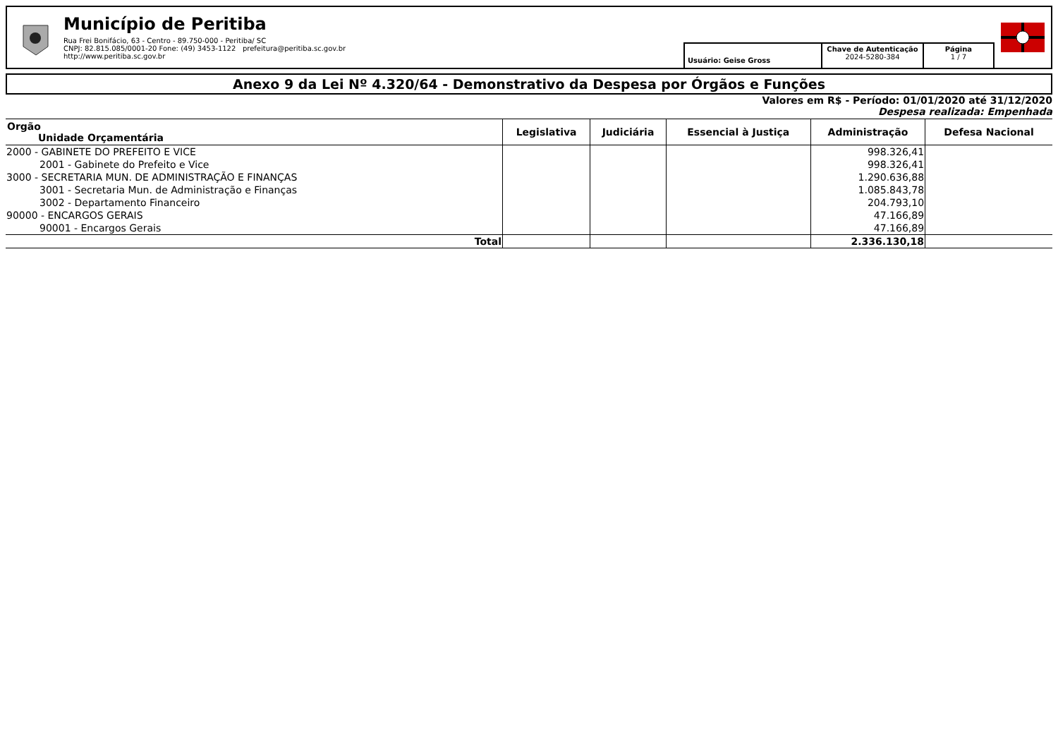Município de Peritiba
Rua Frei Bonifácio, 63 - Centro - 89.750-000 - Peritiba/ SC
CNPJ: 82.815.085/0001-20 Fone: (49) 3453-1122 prefeitura@peritiba.sc.gov.br
http://www.peritiba.sc.gov.br
Usuário: Geise Gross
Chave de Autenticação
2024-5280-384
Página
1 / 7
Anexo 9 da Lei Nº 4.320/64 - Demonstrativo da Despesa por Órgãos e Funções
Valores em R$ - Período: 01/01/2020 até 31/12/2020
Despesa realizada: Empenhada
| Orgão Unidade Orçamentária | Legislativa | Judiciária | Essencial à Justiça | Administração | Defesa Nacional |
| --- | --- | --- | --- | --- | --- |
| 2000 - GABINETE DO PREFEITO E VICE | | | | 998.326,41 | |
| 2001 - Gabinete do Prefeito e Vice | | | | 998.326,41 | |
| 3000 - SECRETARIA MUN. DE ADMINISTRAÇÃO E FINANÇAS | | | | 1.290.636,88 | |
| 3001 - Secretaria Mun. de Administração e Finanças | | | | 1.085.843,78 | |
| 3002 - Departamento Financeiro | | | | 204.793,10 | |
| 90000 - ENCARGOS GERAIS | | | | 47.166,89 | |
| 90001 - Encargos Gerais | | | | 47.166,89 | |
| Total | | | | 2.336.130,18 | |